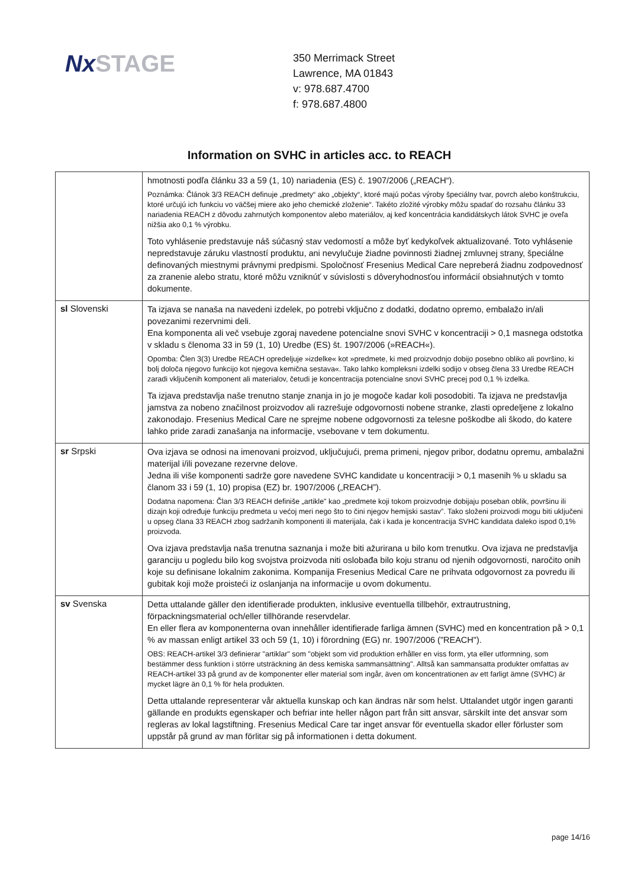NxSTAGE
350 Merrimack Street
Lawrence, MA 01843
v: 978.687.4700
f: 978.687.4800
Information on SVHC in articles acc. to REACH
| | hmotnosti podľa článku 33 a 59 (1, 10) nariadenia (ES) č. 1907/2006 („REACH“). Poznámka: Článok 3/3 REACH definuje „predmety“ ako „objekty“, ktoré majú počas výroby špeciálny tvar, povrch alebo konštrukciu, ktoré určujú ich funkciu vo väčšej miere ako jeho chemické zloženie“. Takéto zložité výrobky môžu spadať do rozsahu článku 33 nariadenia REACH z dôvodu zahrnutých komponentov alebo materiálov, aj keď koncentrácia kandidátskych látok SVHC je oveľa nižšia ako 0,1 % výrobku. Toto vyhlásenie predstavuje náš súčasný stav vedomostí a môže byť kedykoľvek aktualizované. Toto vyhlásenie nepredstavuje záruku vlastností produktu, ani nevylučuje žiadne povinnosti žiadnej zmluvnej strany, špeciálne definovaných miestnymi právnymi predpismi. Spoločnosť Fresenius Medical Care nepreberá žiadnu zodpovednosť za zranenie alebo stratu, ktoré môžu vzniknúť v súvislosti s dôveryhodnosťou informácií obsiahnutých v tomto dokumente. |
| sl Slovenski | Ta izjava se nanaša na navedeni izdelek, po potrebi vključno z dodatki, dodatno opremo, embalažo in/ali povezanimi rezervnimi deli. Ena komponenta ali več vsebuje zgoraj navedene potencialne snovi SVHC v koncentraciji > 0,1 masnega odstotka v skladu s členoma 33 in 59 (1, 10) Uredbe (ES) št. 1907/2006 (»REACH«). Opomba: Člen 3(3) Uredbe REACH opredeljuje »izdelke« kot »predmete, ki med proizvodnjo dobijo posebno obliko ali površino, ki bolj določa njegovo funkcijo kot njegova kemična sestava«. Tako lahko kompleksni izdelki sodijo v obseg člena 33 Uredbe REACH zaradi vključenih komponent ali materialov, četudi je koncentracija potencialne snovi SVHC precej pod 0,1 % izdelka. Ta izjava predstavlja naše trenutno stanje znanja in jo je mogoče kadar koli posodobiti. Ta izjava ne predstavlja jamstva za nobeno značilnost proizvodov ali razrešuje odgovornosti nobene stranke, zlasti opredeljene z lokalno zakonodajo. Fresenius Medical Care ne sprejme nobene odgovornosti za telesne poškodbe ali škodo, do katere lahko pride zaradi zanašanja na informacije, vsebovane v tem dokumentu. |
| sr Srpski | Ova izjava se odnosi na imenovani proizvod, uključujući, prema primeni, njegov pribor, dodatnu opremu, ambalažni materijal i/ili povezane rezervne delove. Jedna ili više komponenti sadrže gore navedene SVHC kandidate u koncentraciji > 0,1 masenih % u skladu sa članom 33 i 59 (1, 10) propisa (EZ) br. 1907/2006 („REACH”). Dodatna napomena: Član 3/3 REACH definiše „artikle" kao „predmete koji tokom proizvodnje dobijaju poseban oblik, površinu ili dizajn koji određuje funkciju predmeta u većoj meri nego što to čini njegov hemijski sastav”. Tako složeni proizvodi mogu biti uključeni u opseg člana 33 REACH zbog sadržanih komponenti ili materijala, čak i kada je koncentracija SVHC kandidata daleko ispod 0,1% proizvoda. Ova izjava predstavlja naša trenutna saznanja i može biti ažurirana u bilo kom trenutku. Ova izjava ne predstavlja garanciju u pogledu bilo kog svojstva proizvoda niti oslobađa bilo koju stranu od njenih odgovornosti, naročito onih koje su definisane lokalnim zakonima. Kompanija Fresenius Medical Care ne prihvata odgovornost za povredu ili gubitak koji može proisteći iz oslanjanja na informacije u ovom dokumentu. |
| sv Svenska | Detta uttalande gäller den identifierade produkten, inklusive eventuella tillbehör, extrautrustning, förpackningsmaterial och/eller tillhörande reservdelar. En eller flera av komponenterna ovan innehåller identifierade farliga ämnen (SVHC) med en koncentration på > 0,1 % av massan enligt artikel 33 och 59 (1, 10) i förordning (EG) nr. 1907/2006 ("REACH"). OBS: REACH-artikel 3/3 definierar "artiklar" som "objekt som vid produktion erhåller en viss form, yta eller utformning, som bestämmer dess funktion i större utsträckning än dess kemiska sammansättning". Alltså kan sammansatta produkter omfattas av REACH-artikel 33 på grund av de komponenter eller material som ingår, även om koncentrationen av ett farligt ämne (SVHC) är mycket lägre än 0,1 % för hela produkten. Detta uttalande representerar vår aktuella kunskap och kan ändras när som helst. Uttalandet utgör ingen garanti gällande en produkts egenskaper och befriar inte heller någon part från sitt ansvar, särskilt inte det ansvar som regleras av lokal lagstiftning. Fresenius Medical Care tar inget ansvar för eventuella skador eller förluster som uppstår på grund av man förlitar sig på informationen i detta dokument. |
page 14/16